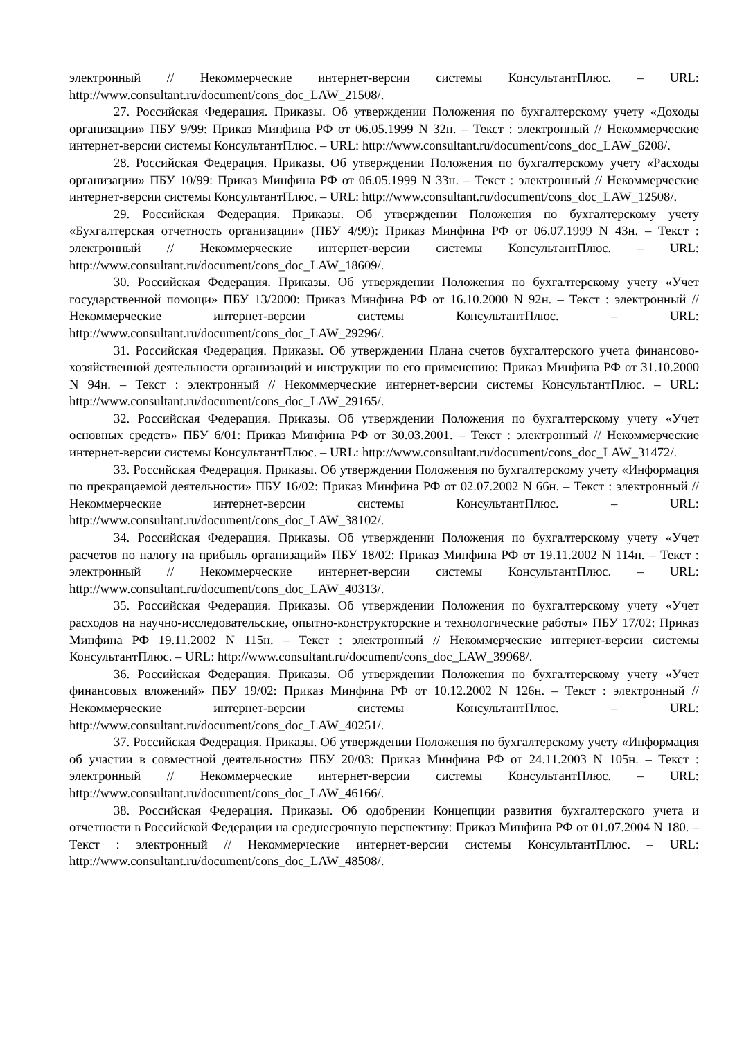электронный // Некоммерческие интернет-версии системы КонсультантПлюс. – URL: http://www.consultant.ru/document/cons_doc_LAW_21508/.
27. Российская Федерация. Приказы. Об утверждении Положения по бухгалтерскому учету «Доходы организации» ПБУ 9/99: Приказ Минфина РФ от 06.05.1999 N 32н. – Текст : электронный // Некоммерческие интернет-версии системы КонсультантПлюс. – URL: http://www.consultant.ru/document/cons_doc_LAW_6208/.
28. Российская Федерация. Приказы. Об утверждении Положения по бухгалтерскому учету «Расходы организации» ПБУ 10/99: Приказ Минфина РФ от 06.05.1999 N 33н. – Текст : электронный // Некоммерческие интернет-версии системы КонсультантПлюс. – URL: http://www.consultant.ru/document/cons_doc_LAW_12508/.
29. Российская Федерация. Приказы. Об утверждении Положения по бухгалтерскому учету «Бухгалтерская отчетность организации» (ПБУ 4/99): Приказ Минфина РФ от 06.07.1999 N 43н. – Текст : электронный // Некоммерческие интернет-версии системы КонсультантПлюс. – URL: http://www.consultant.ru/document/cons_doc_LAW_18609/.
30. Российская Федерация. Приказы. Об утверждении Положения по бухгалтерскому учету «Учет государственной помощи» ПБУ 13/2000: Приказ Минфина РФ от 16.10.2000 N 92н. – Текст : электронный // Некоммерческие интернет-версии системы КонсультантПлюс. – URL: http://www.consultant.ru/document/cons_doc_LAW_29296/.
31. Российская Федерация. Приказы. Об утверждении Плана счетов бухгалтерского учета финансово-хозяйственной деятельности организаций и инструкции по его применению: Приказ Минфина РФ от 31.10.2000 N 94н. – Текст : электронный // Некоммерческие интернет-версии системы КонсультантПлюс. – URL: http://www.consultant.ru/document/cons_doc_LAW_29165/.
32. Российская Федерация. Приказы. Об утверждении Положения по бухгалтерскому учету «Учет основных средств» ПБУ 6/01: Приказ Минфина РФ от 30.03.2001. – Текст : электронный // Некоммерческие интернет-версии системы КонсультантПлюс. – URL: http://www.consultant.ru/document/cons_doc_LAW_31472/.
33. Российская Федерация. Приказы. Об утверждении Положения по бухгалтерскому учету «Информация по прекращаемой деятельности» ПБУ 16/02: Приказ Минфина РФ от 02.07.2002 N 66н. – Текст : электронный // Некоммерческие интернет-версии системы КонсультантПлюс. – URL: http://www.consultant.ru/document/cons_doc_LAW_38102/.
34. Российская Федерация. Приказы. Об утверждении Положения по бухгалтерскому учету «Учет расчетов по налогу на прибыль организаций» ПБУ 18/02: Приказ Минфина РФ от 19.11.2002 N 114н. – Текст : электронный // Некоммерческие интернет-версии системы КонсультантПлюс. – URL: http://www.consultant.ru/document/cons_doc_LAW_40313/.
35. Российская Федерация. Приказы. Об утверждении Положения по бухгалтерскому учету «Учет расходов на научно-исследовательские, опытно-конструкторские и технологические работы» ПБУ 17/02: Приказ Минфина РФ 19.11.2002 N 115н. – Текст : электронный // Некоммерческие интернет-версии системы КонсультантПлюс. – URL: http://www.consultant.ru/document/cons_doc_LAW_39968/.
36. Российская Федерация. Приказы. Об утверждении Положения по бухгалтерскому учету «Учет финансовых вложений» ПБУ 19/02: Приказ Минфина РФ от 10.12.2002 N 126н. – Текст : электронный // Некоммерческие интернет-версии системы КонсультантПлюс. – URL: http://www.consultant.ru/document/cons_doc_LAW_40251/.
37. Российская Федерация. Приказы. Об утверждении Положения по бухгалтерскому учету «Информация об участии в совместной деятельности» ПБУ 20/03: Приказ Минфина РФ от 24.11.2003 N 105н. – Текст : электронный // Некоммерческие интернет-версии системы КонсультантПлюс. – URL: http://www.consultant.ru/document/cons_doc_LAW_46166/.
38. Российская Федерация. Приказы. Об одобрении Концепции развития бухгалтерского учета и отчетности в Российской Федерации на среднесрочную перспективу: Приказ Минфина РФ от 01.07.2004 N 180. – Текст : электронный // Некоммерческие интернет-версии системы КонсультантПлюс. – URL: http://www.consultant.ru/document/cons_doc_LAW_48508/.